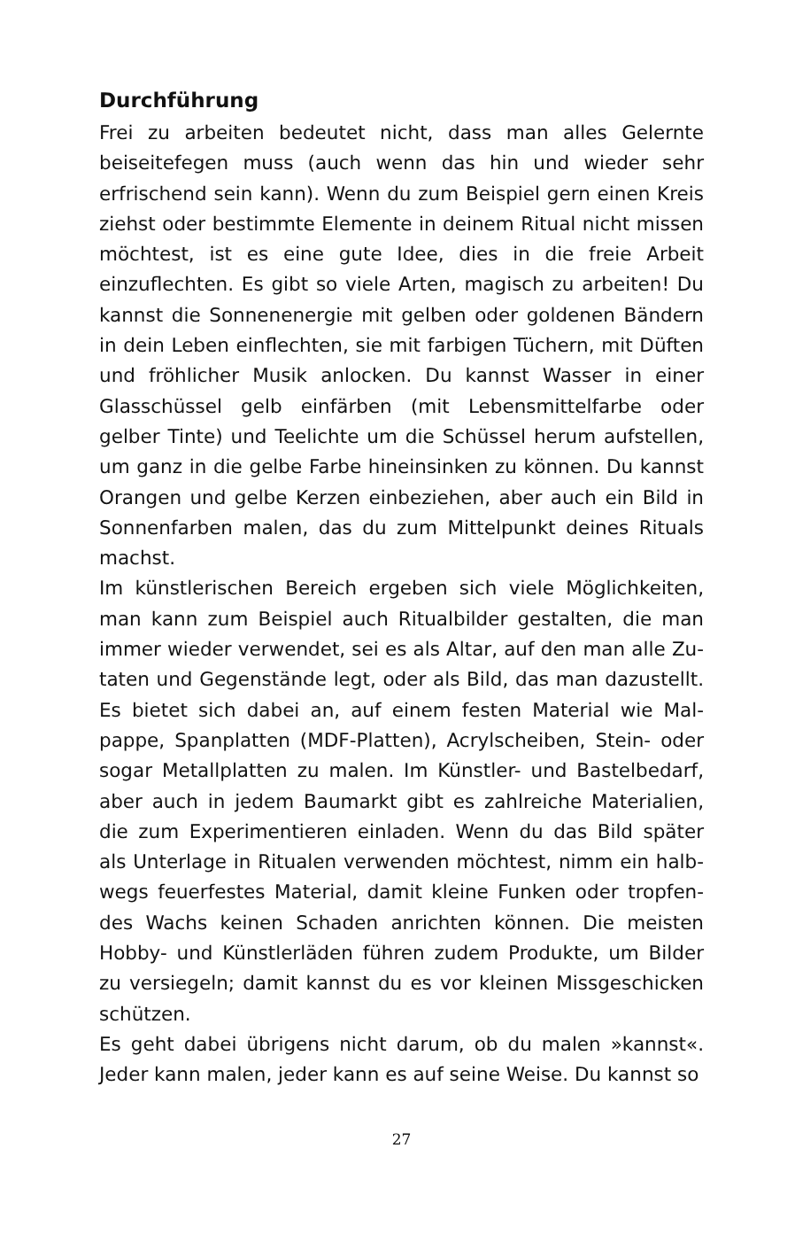Durchführung
Frei zu arbeiten bedeutet nicht, dass man alles Gelernte beisei­tefegen muss (auch wenn das hin und wieder sehr erfrischend sein kann). Wenn du zum Beispiel gern einen Kreis ziehst oder bestimmte Elemente in deinem Ritual nicht missen möchtest, ist es eine gute Idee, dies in die freie Arbeit einzuflechten. Es gibt so viele Arten, magisch zu arbeiten! Du kannst die Son­nenenergie mit gelben oder goldenen Bändern in dein Leben einflechten, sie mit farbigen Tüchern, mit Düften und fröh­licher Musik anlocken. Du kannst Wasser in einer Glasschüssel gelb einfärben (mit Lebensmittelfarbe oder gelber Tinte) und Teelichte um die Schüssel herum aufstellen, um ganz in die gelbe Farbe hineinsinken zu können. Du kannst Orangen und gelbe Kerzen einbeziehen, aber auch ein Bild in Sonnenfarben malen, das du zum Mittelpunkt deines Rituals machst.
Im künstlerischen Bereich ergeben sich viele Möglichkeiten, man kann zum Beispiel auch Ritualbilder gestalten, die man immer wieder verwendet, sei es als Altar, auf den man alle Zu­taten und Gegenstände legt, oder als Bild, das man dazustellt. Es bietet sich dabei an, auf einem festen Material wie Mal­pappe, Spanplatten (MDF-Platten), Acrylscheiben, Stein- oder sogar Metallplatten zu malen. Im Künstler- und Bastelbedarf, aber auch in jedem Baumarkt gibt es zahlreiche Materialien, die zum Experimentieren einladen. Wenn du das Bild später als Unterlage in Ritualen verwenden möchtest, nimm ein halb­wegs feuerfestes Material, damit kleine Funken oder tropfen­des Wachs keinen Schaden anrichten können. Die meisten Hobby- und Künstlerläden führen zudem Produkte, um Bilder zu versiegeln; damit kannst du es vor kleinen Missgeschicken schützen.
Es geht dabei übrigens nicht darum, ob du malen »kannst«. Jeder kann malen, jeder kann es auf seine Weise. Du kannst so
27